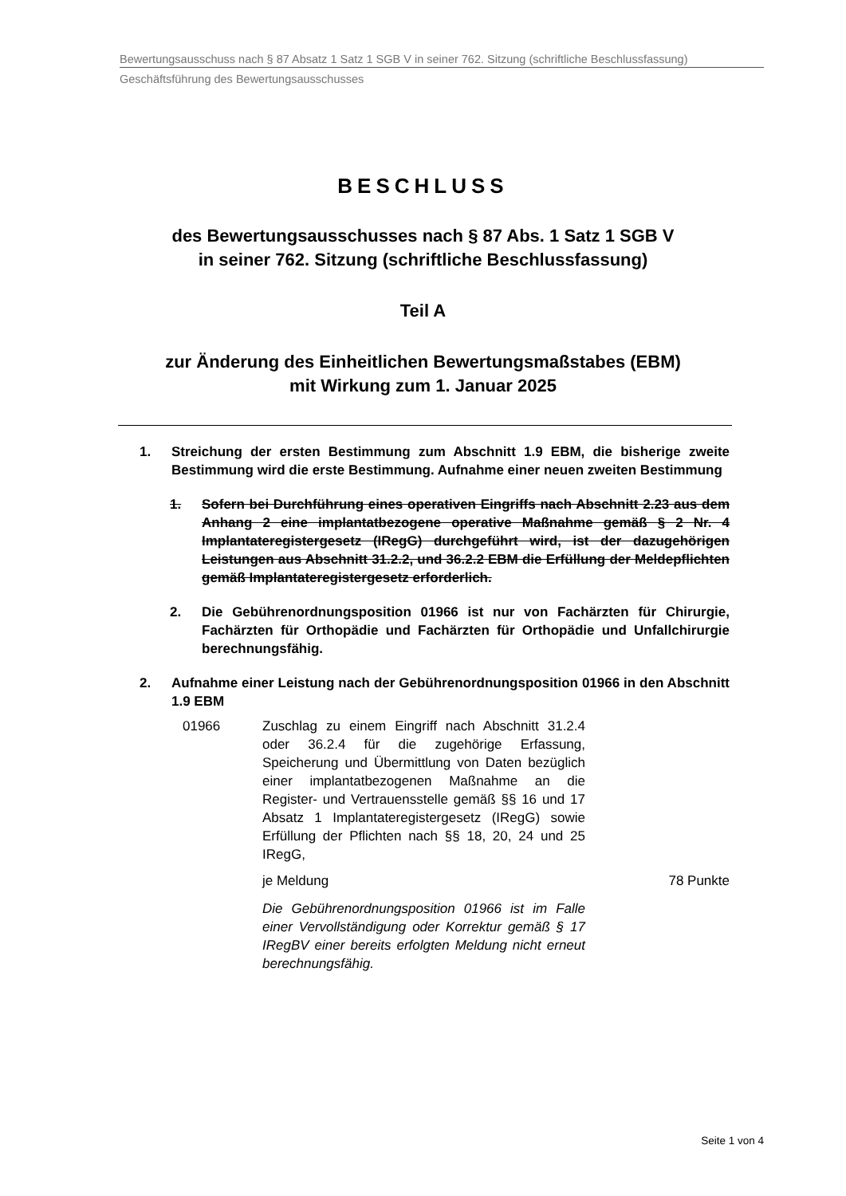Bewertungsausschuss nach § 87 Absatz 1 Satz 1 SGB V in seiner 762. Sitzung (schriftliche Beschlussfassung)
Geschäftsführung des Bewertungsausschusses
BESCHLUSS
des Bewertungsausschusses nach § 87 Abs. 1 Satz 1 SGB V
in seiner 762. Sitzung (schriftliche Beschlussfassung)
Teil A
zur Änderung des Einheitlichen Bewertungsmaßstabes (EBM)
mit Wirkung zum 1. Januar 2025
1. Streichung der ersten Bestimmung zum Abschnitt 1.9 EBM, die bisherige zweite Bestimmung wird die erste Bestimmung. Aufnahme einer neuen zweiten Bestimmung
1. Sofern bei Durchführung eines operativen Eingriffs nach Abschnitt 2.23 aus dem Anhang 2 eine implantatbezogene operative Maßnahme gemäß § 2 Nr. 4 Implantateregistergesetz (IRegG) durchgeführt wird, ist der dazugehörigen Leistungen aus Abschnitt 31.2.2, und 36.2.2 EBM die Erfüllung der Meldepflichten gemäß Implantateregistergesetz erforderlich.
2. Die Gebührenordnungsposition 01966 ist nur von Fachärzten für Chirurgie, Fachärzten für Orthopädie und Fachärzten für Orthopädie und Unfallchirurgie berechnungsfähig.
2. Aufnahme einer Leistung nach der Gebührenordnungsposition 01966 in den Abschnitt 1.9 EBM
01966 Zuschlag zu einem Eingriff nach Abschnitt 31.2.4 oder 36.2.4 für die zugehörige Erfassung, Speicherung und Übermittlung von Daten bezüglich einer implantatbezogenen Maßnahme an die Register- und Vertrauensstelle gemäß §§ 16 und 17 Absatz 1 Implantateregistergesetz (IRegG) sowie Erfüllung der Pflichten nach §§ 18, 20, 24 und 25 IRegG,
je Meldung 78 Punkte
Die Gebührenordnungsposition 01966 ist im Falle einer Vervollständigung oder Korrektur gemäß § 17 IRegBV einer bereits erfolgten Meldung nicht erneut berechnungsfähig.
Seite 1 von 4